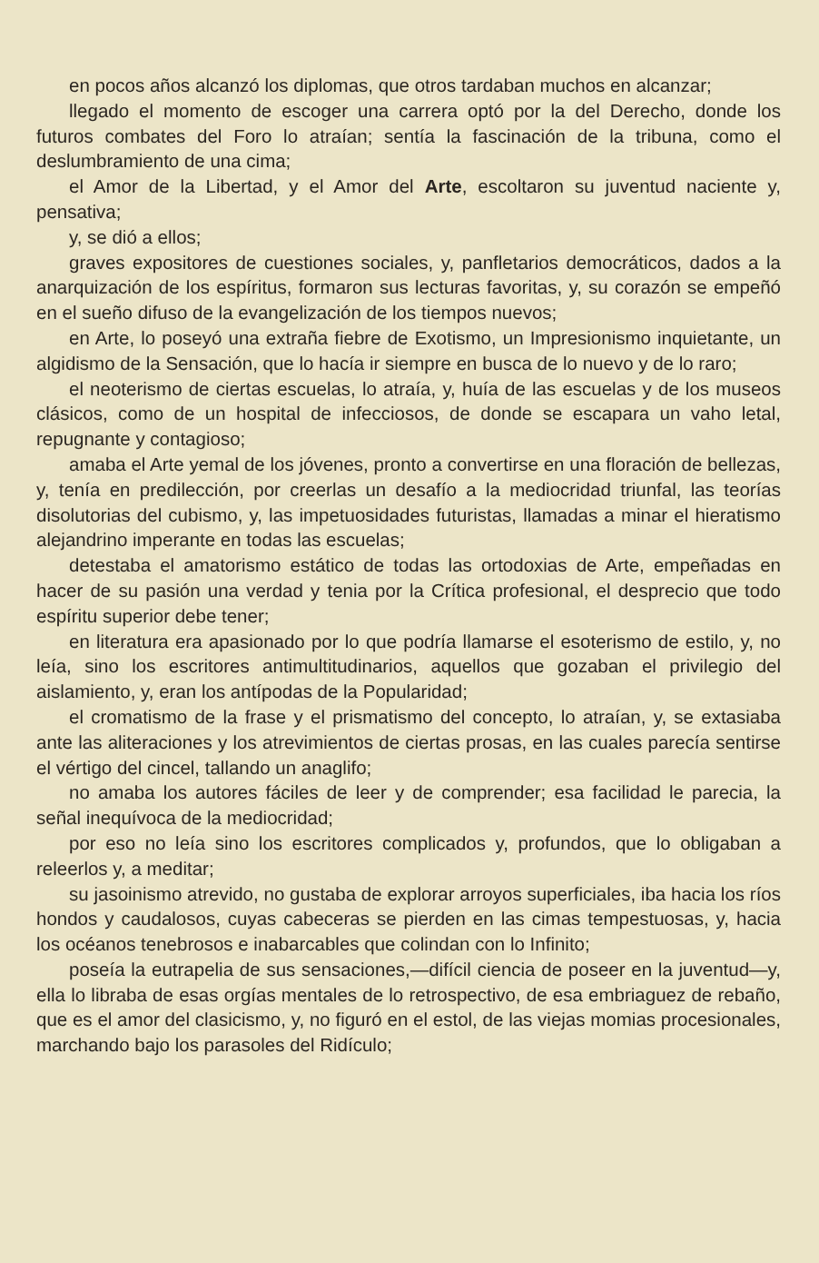en pocos años alcanzó los diplomas, que otros tardaban muchos en alcanzar;
llegado el momento de escoger una carrera optó por la del Derecho, donde los futuros combates del Foro lo atraían; sentía la fascinación de la tribuna, como el deslumbramiento de una cima;
el Amor de la Libertad, y el Amor del Arte, escoltaron su juventud naciente y, pensativa;
y, se dió a ellos;
graves expositores de cuestiones sociales, y, panfletarios democráticos, dados a la anarquización de los espíritus, formaron sus lecturas favoritas, y, su corazón se empeñó en el sueño difuso de la evangelización de los tiempos nuevos;
en Arte, lo poseyó una extraña fiebre de Exotismo, un Impresionismo inquietante, un algidismo de la Sensación, que lo hacía ir siempre en busca de lo nuevo y de lo raro;
el neoterismo de ciertas escuelas, lo atraía, y, huía de las escuelas y de los museos clásicos, como de un hospital de infecciosos, de donde se escapara un vaho letal, repugnante y contagioso;
amaba el Arte yemal de los jóvenes, pronto a convertirse en una floración de bellezas, y, tenía en predilección, por creerlas un desafío a la mediocridad triunfal, las teorías disolutorias del cubismo, y, las impetuosidades futuristas, llamadas a minar el hieratismo alejandrino imperante en todas las escuelas;
detestaba el amatorismo estático de todas las ortodoxias de Arte, empeñadas en hacer de su pasión una verdad y tenia por la Crítica profesional, el desprecio que todo espíritu superior debe tener;
en literatura era apasionado por lo que podría llamarse el esoterismo de estilo, y, no leía, sino los escritores antimultitudinarios, aquellos que gozaban el privilegio del aislamiento, y, eran los antípodas de la Popularidad;
el cromatismo de la frase y el prismatismo del concepto, lo atraían, y, se extasiaba ante las aliteraciones y los atrevimientos de ciertas prosas, en las cuales parecía sentirse el vértigo del cincel, tallando un anaglifo;
no amaba los autores fáciles de leer y de comprender; esa facilidad le parecia, la señal inequívoca de la mediocridad;
por eso no leía sino los escritores complicados y, profundos, que lo obligaban a releerlos y, a meditar;
su jasoinismo atrevido, no gustaba de explorar arroyos superficiales, iba hacia los ríos hondos y caudalosos, cuyas cabeceras se pierden en las cimas tempestuosas, y, hacia los océanos tenebrosos e inabarcables que colindan con lo Infinito;
poseía la eutrapelia de sus sensaciones,—difícil ciencia de poseer en la juventud—y, ella lo libraba de esas orgías mentales de lo retrospectivo, de esa embriaguez de rebaño, que es el amor del clasicismo, y, no figuró en el estol, de las viejas momias procesionales, marchando bajo los parasoles del Ridículo;